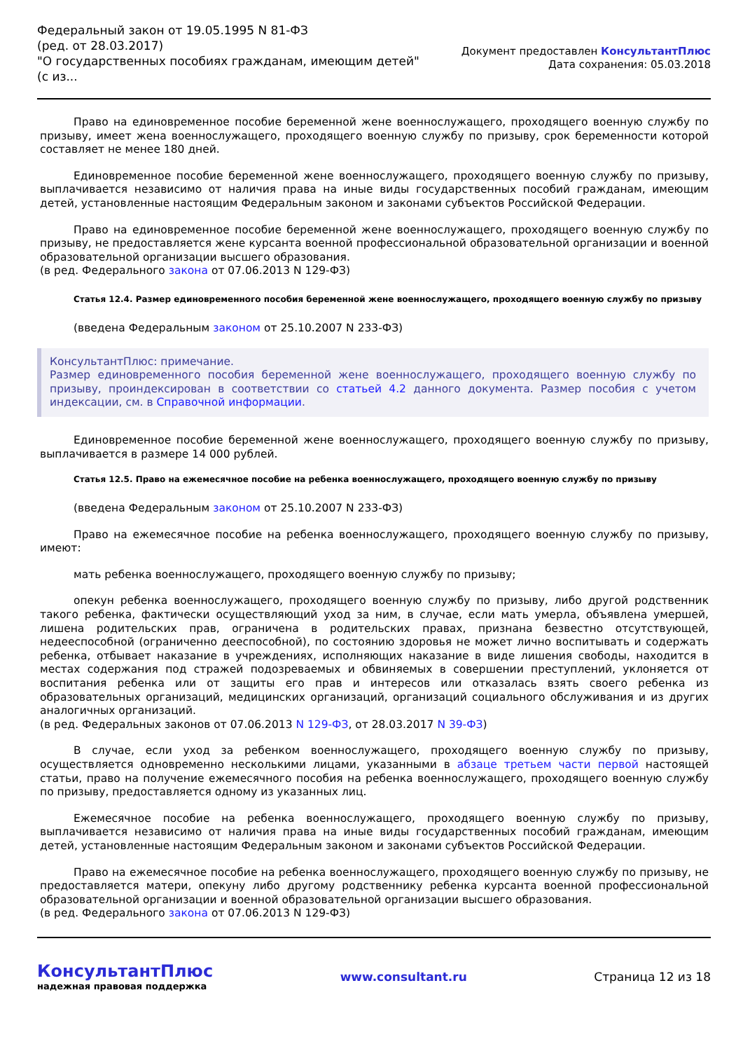Федеральный закон от 19.05.1995 N 81-ФЗ
(ред. от 28.03.2017)
"О государственных пособиях гражданам, имеющим детей"
(с из...
Документ предоставлен КонсультантПлюс
Дата сохранения: 05.03.2018
Право на единовременное пособие беременной жене военнослужащего, проходящего военную службу по призыву, имеет жена военнослужащего, проходящего военную службу по призыву, срок беременности которой составляет не менее 180 дней.
Единовременное пособие беременной жене военнослужащего, проходящего военную службу по призыву, выплачивается независимо от наличия права на иные виды государственных пособий гражданам, имеющим детей, установленные настоящим Федеральным законом и законами субъектов Российской Федерации.
Право на единовременное пособие беременной жене военнослужащего, проходящего военную службу по призыву, не предоставляется жене курсанта военной профессиональной образовательной организации и военной образовательной организации высшего образования.
(в ред. Федерального закона от 07.06.2013 N 129-ФЗ)
Статья 12.4. Размер единовременного пособия беременной жене военнослужащего, проходящего военную службу по призыву
(введена Федеральным законом от 25.10.2007 N 233-ФЗ)
КонсультантПлюс: примечание.
Размер единовременного пособия беременной жене военнослужащего, проходящего военную службу по призыву, проиндексирован в соответствии со статьей 4.2 данного документа. Размер пособия с учетом индексации, см. в Справочной информации.
Единовременное пособие беременной жене военнослужащего, проходящего военную службу по призыву, выплачивается в размере 14 000 рублей.
Статья 12.5. Право на ежемесячное пособие на ребенка военнослужащего, проходящего военную службу по призыву
(введена Федеральным законом от 25.10.2007 N 233-ФЗ)
Право на ежемесячное пособие на ребенка военнослужащего, проходящего военную службу по призыву, имеют:
мать ребенка военнослужащего, проходящего военную службу по призыву;
опекун ребенка военнослужащего, проходящего военную службу по призыву, либо другой родственник такого ребенка, фактически осуществляющий уход за ним, в случае, если мать умерла, объявлена умершей, лишена родительских прав, ограничена в родительских правах, признана безвестно отсутствующей, недееспособной (ограниченно дееспособной), по состоянию здоровья не может лично воспитывать и содержать ребенка, отбывает наказание в учреждениях, исполняющих наказание в виде лишения свободы, находится в местах содержания под стражей подозреваемых и обвиняемых в совершении преступлений, уклоняется от воспитания ребенка или от защиты его прав и интересов или отказалась взять своего ребенка из образовательных организаций, медицинских организаций, организаций социального обслуживания и из других аналогичных организаций.
(в ред. Федеральных законов от 07.06.2013 N 129-ФЗ, от 28.03.2017 N 39-ФЗ)
В случае, если уход за ребенком военнослужащего, проходящего военную службу по призыву, осуществляется одновременно несколькими лицами, указанными в абзаце третьем части первой настоящей статьи, право на получение ежемесячного пособия на ребенка военнослужащего, проходящего военную службу по призыву, предоставляется одному из указанных лиц.
Ежемесячное пособие на ребенка военнослужащего, проходящего военную службу по призыву, выплачивается независимо от наличия права на иные виды государственных пособий гражданам, имеющим детей, установленные настоящим Федеральным законом и законами субъектов Российской Федерации.
Право на ежемесячное пособие на ребенка военнослужащего, проходящего военную службу по призыву, не предоставляется матери, опекуну либо другому родственнику ребенка курсанта военной профессиональной образовательной организации и военной образовательной организации высшего образования.
(в ред. Федерального закона от 07.06.2013 N 129-ФЗ)
КонсультантПлюс
надежная правовая поддержка
www.consultant.ru Страница 12 из 18